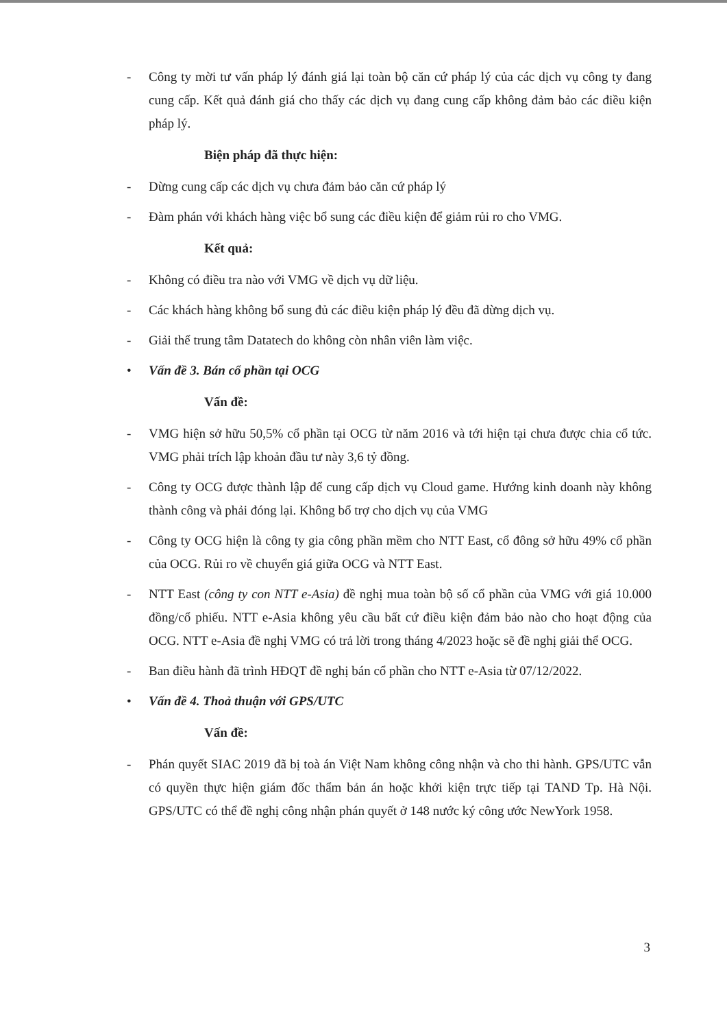- Công ty mời tư vấn pháp lý đánh giá lại toàn bộ căn cứ pháp lý của các dịch vụ công ty đang cung cấp. Kết quả đánh giá cho thấy các dịch vụ đang cung cấp không đảm bảo các điều kiện pháp lý.
Biện pháp đã thực hiện:
- Dừng cung cấp các dịch vụ chưa đảm bảo căn cứ pháp lý
- Đàm phán với khách hàng việc bổ sung các điều kiện để giảm rủi ro cho VMG.
Kết quả:
- Không có điều tra nào với VMG về dịch vụ dữ liệu.
- Các khách hàng không bổ sung đủ các điều kiện pháp lý đều đã dừng dịch vụ.
- Giải thể trung tâm Datatech do không còn nhân viên làm việc.
• Vấn đề 3. Bán cổ phần tại OCG
Vấn đề:
- VMG hiện sở hữu 50,5% cổ phần tại OCG từ năm 2016 và tới hiện tại chưa được chia cổ tức. VMG phải trích lập khoản đầu tư này 3,6 tỷ đồng.
- Công ty OCG được thành lập để cung cấp dịch vụ Cloud game. Hướng kinh doanh này không thành công và phải đóng lại. Không bổ trợ cho dịch vụ của VMG
- Công ty OCG hiện là công ty gia công phần mềm cho NTT East, cổ đông sở hữu 49% cổ phần của OCG. Rủi ro về chuyển giá giữa OCG và NTT East.
- NTT East (công ty con NTT e-Asia) đề nghị mua toàn bộ số cổ phần của VMG với giá 10.000 đồng/cổ phiếu. NTT e-Asia không yêu cầu bất cứ điều kiện đảm bảo nào cho hoạt động của OCG. NTT e-Asia đề nghị VMG có trả lời trong tháng 4/2023 hoặc sẽ đề nghị giải thể OCG.
- Ban điều hành đã trình HĐQT đề nghị bán cổ phần cho NTT e-Asia từ 07/12/2022.
• Vấn đề 4. Thoả thuận với GPS/UTC
Vấn đề:
- Phán quyết SIAC 2019 đã bị toà án Việt Nam không công nhận và cho thi hành. GPS/UTC vẫn có quyền thực hiện giám đốc thẩm bản án hoặc khởi kiện trực tiếp tại TAND Tp. Hà Nội. GPS/UTC có thể đề nghị công nhận phán quyết ở 148 nước ký công ước NewYork 1958.
3